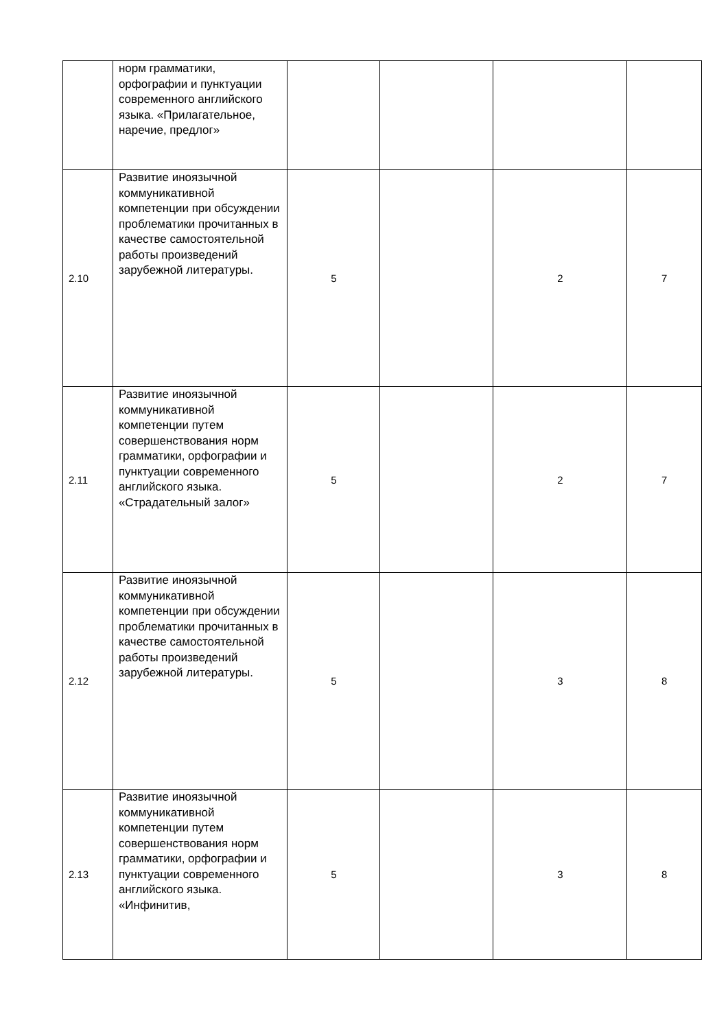| | норм грамматики, орфографии и пунктуации современного английского языка. «Прилагательное, наречие, предлог» | | | | |
| 2.10 | Развитие иноязычной коммуникативной компетенции при обсуждении проблематики прочитанных в качестве самостоятельной работы произведений зарубежной литературы. | 5 | | 2 | 7 |
| 2.11 | Развитие иноязычной коммуникативной компетенции путем совершенствования норм грамматики, орфографии и пунктуации современного английского языка. «Страдательный залог» | 5 | | 2 | 7 |
| 2.12 | Развитие иноязычной коммуникативной компетенции при обсуждении проблематики прочитанных в качестве самостоятельной работы произведений зарубежной литературы. | 5 | | 3 | 8 |
| 2.13 | Развитие иноязычной коммуникативной компетенции путем совершенствования норм грамматики, орфографии и пунктуации современного английского языка. «Инфинитив, | 5 | | 3 | 8 |